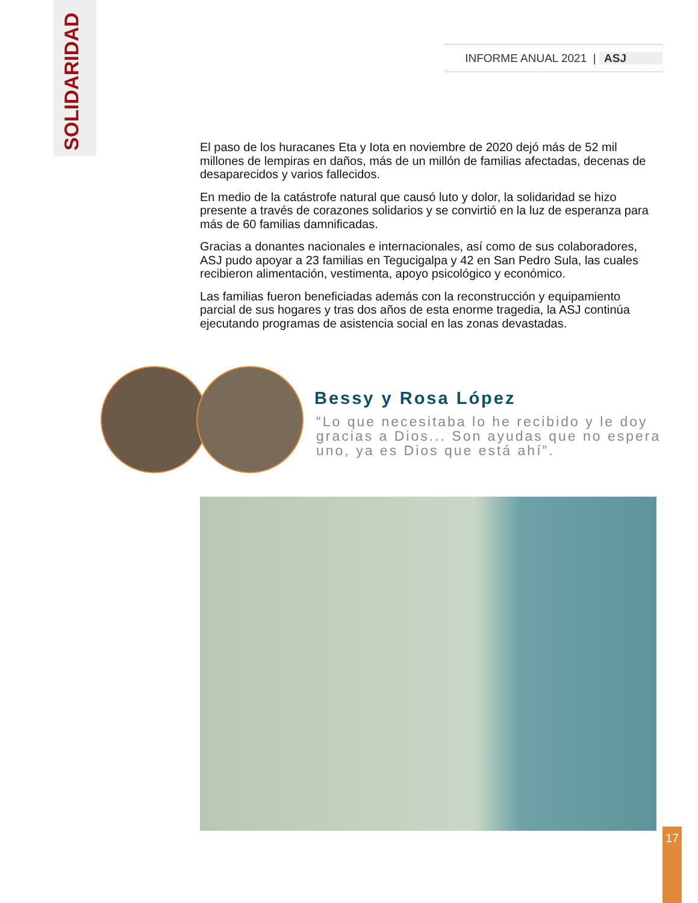SOLIDARIDAD
INFORME ANUAL 2021 | ASJ
El paso de los huracanes Eta y Iota en noviembre de 2020 dejó más de 52 mil millones de lempiras en daños, más de un millón de familias afectadas, decenas de desaparecidos y varios fallecidos.
En medio de la catástrofe natural que causó luto y dolor, la solidaridad se hizo presente a través de corazones solidarios y se convirtió en la luz de esperanza para más de 60 familias damnificadas.
Gracias a donantes nacionales e internacionales, así como de sus colaboradores, ASJ pudo apoyar a 23 familias en Tegucigalpa y 42 en San Pedro Sula, las cuales recibieron alimentación, vestimenta, apoyo psicológico y económico.
Las familias fueron beneficiadas además con la reconstrucción y equipamiento parcial de sus hogares y tras dos años de esta enorme tragedia, la ASJ continúa ejecutando programas de asistencia social en las zonas devastadas.
Bessy y Rosa López
“Lo que necesitaba lo he recibido y le doy gracias a Dios... Son ayudas que no espera uno, ya es Dios que está ahí”.
17